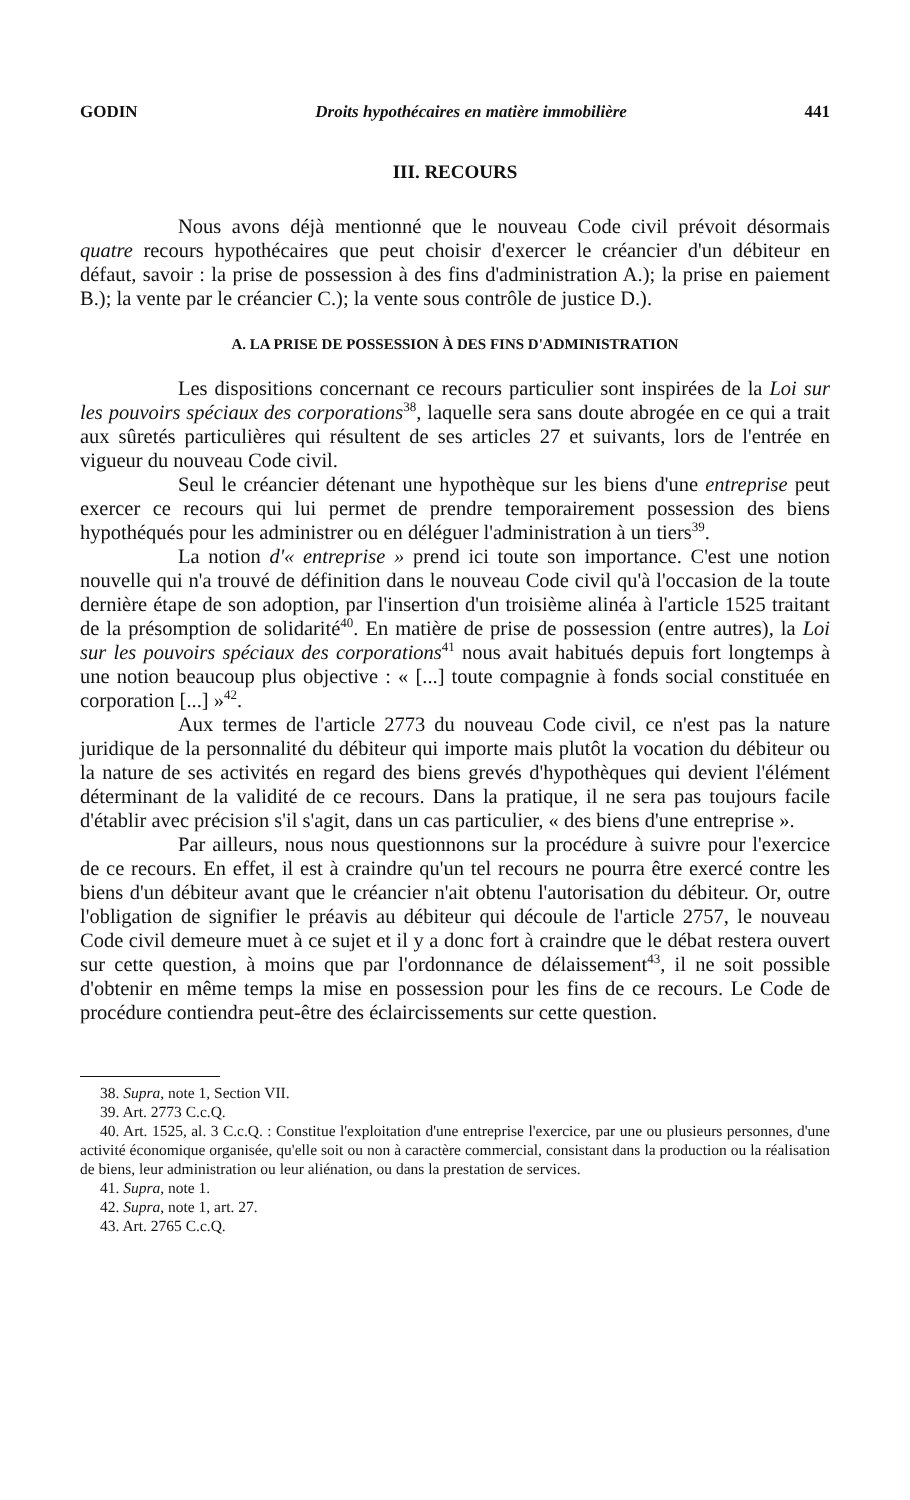GODIN Droits hypothécaires en matière immobilière 441
III. RECOURS
Nous avons déjà mentionné que le nouveau Code civil prévoit désormais quatre recours hypothécaires que peut choisir d'exercer le créancier d'un débiteur en défaut, savoir : la prise de possession à des fins d'administration A.); la prise en paiement B.); la vente par le créancier C.); la vente sous contrôle de justice D.).
A. LA PRISE DE POSSESSION À DES FINS D'ADMINISTRATION
Les dispositions concernant ce recours particulier sont inspirées de la Loi sur les pouvoirs spéciaux des corporations<sup>38</sup>, laquelle sera sans doute abrogée en ce qui a trait aux sûretés particulières qui résultent de ses articles 27 et suivants, lors de l'entrée en vigueur du nouveau Code civil.
Seul le créancier détenant une hypothèque sur les biens d'une entreprise peut exercer ce recours qui lui permet de prendre temporairement possession des biens hypothéqués pour les administrer ou en déléguer l'administration à un tiers<sup>39</sup>.
La notion d'« entreprise » prend ici toute son importance. C'est une notion nouvelle qui n'a trouvé de définition dans le nouveau Code civil qu'à l'occasion de la toute dernière étape de son adoption, par l'insertion d'un troisième alinéa à l'article 1525 traitant de la présomption de solidarité<sup>40</sup>. En matière de prise de possession (entre autres), la Loi sur les pouvoirs spéciaux des corporations<sup>41</sup> nous avait habitués depuis fort longtemps à une notion beaucoup plus objective : « [...] toute compagnie à fonds social constituée en corporation [...] »<sup>42</sup>.
Aux termes de l'article 2773 du nouveau Code civil, ce n'est pas la nature juridique de la personnalité du débiteur qui importe mais plutôt la vocation du débiteur ou la nature de ses activités en regard des biens grevés d'hypothèques qui devient l'élément déterminant de la validité de ce recours. Dans la pratique, il ne sera pas toujours facile d'établir avec précision s'il s'agit, dans un cas particulier, « des biens d'une entreprise ».
Par ailleurs, nous nous questionnons sur la procédure à suivre pour l'exercice de ce recours. En effet, il est à craindre qu'un tel recours ne pourra être exercé contre les biens d'un débiteur avant que le créancier n'ait obtenu l'autorisation du débiteur. Or, outre l'obligation de signifier le préavis au débiteur qui découle de l'article 2757, le nouveau Code civil demeure muet à ce sujet et il y a donc fort à craindre que le débat restera ouvert sur cette question, à moins que par l'ordonnance de délaissement<sup>43</sup>, il ne soit possible d'obtenir en même temps la mise en possession pour les fins de ce recours. Le Code de procédure contiendra peut-être des éclaircissements sur cette question.
38. Supra, note 1, Section VII.
39. Art. 2773 C.c.Q.
40. Art. 1525, al. 3 C.c.Q. : Constitue l'exploitation d'une entreprise l'exercice, par une ou plusieurs personnes, d'une activité économique organisée, qu'elle soit ou non à caractère commercial, consistant dans la production ou la réalisation de biens, leur administration ou leur aliénation, ou dans la prestation de services.
41. Supra, note 1.
42. Supra, note 1, art. 27.
43. Art. 2765 C.c.Q.